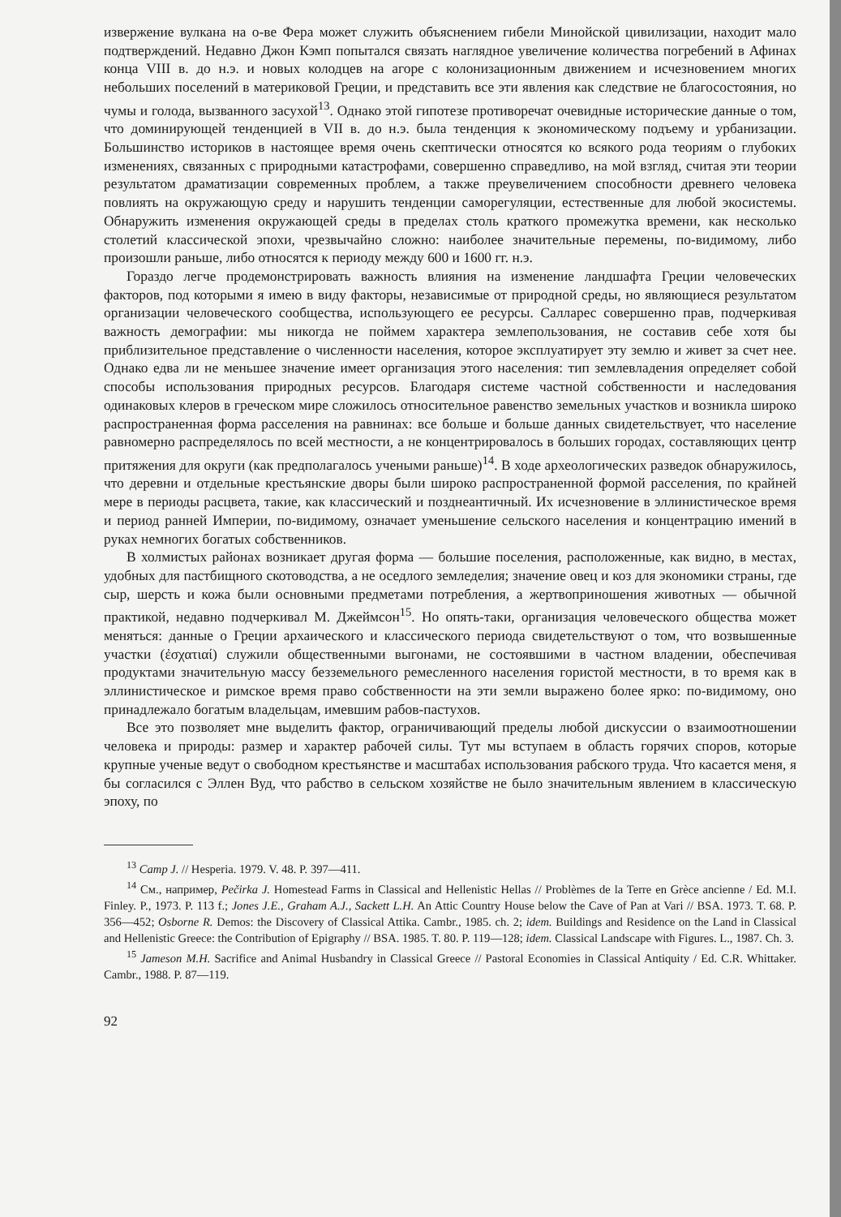извержение вулкана на о-ве Фера может служить объяснением гибели Минойской цивилизации, находит мало подтверждений. Недавно Джон Кэмп попытался связать наглядное увеличение количества погребений в Афинах конца VIII в. до н.э. и новых колодцев на агоре с колонизационным движением и исчезновением многих небольших поселений в материковой Греции, и представить все эти явления как следствие не благосостояния, но чумы и голода, вызванного засухой<sup>13</sup>. Однако этой гипотезе противоречат очевидные исторические данные о том, что доминирующей тенденцией в VII в. до н.э. была тенденция к экономическому подъему и урбанизации. Большинство историков в настоящее время очень скептически относятся ко всякого рода теориям о глубоких изменениях, связанных с природными катастрофами, совершенно справедливо, на мой взгляд, считая эти теории результатом драматизации современных проблем, а также преувеличением способности древнего человека повлиять на окружающую среду и нарушить тенденции саморегуляции, естественные для любой экосистемы. Обнаружить изменения окружающей среды в пределах столь краткого промежутка времени, как несколько столетий классической эпохи, чрезвычайно сложно: наиболее значительные перемены, по-видимому, либо произошли раньше, либо относятся к периоду между 600 и 1600 гг. н.э.
Гораздо легче продемонстрировать важность влияния на изменение ландшафта Греции человеческих факторов, под которыми я имею в виду факторы, независимые от природной среды, но являющиеся результатом организации человеческого сообщества, использующего ее ресурсы. Салларес совершенно прав, подчеркивая важность демографии: мы никогда не поймем характера землепользования, не составив себе хотя бы приблизительное представление о численности населения, которое эксплуатирует эту землю и живет за счет нее. Однако едва ли не меньшее значение имеет организация этого населения: тип землевладения определяет собой способы использования природных ресурсов. Благодаря системе частной собственности и наследования одинаковых клеров в греческом мире сложилось относительное равенство земельных участков и возникла широко распространенная форма расселения на равнинах: все больше и больше данных свидетельствует, что население равномерно распределялось по всей местности, а не концентрировалось в больших городах, составляющих центр притяжения для округи (как предполагалось учеными раньше)<sup>14</sup>. В ходе археологических разведок обнаружилось, что деревни и отдельные крестьянские дворы были широко распространенной формой расселения, по крайней мере в периоды расцвета, такие, как классический и позднеантичный. Их исчезновение в эллинистическое время и период ранней Империи, по-видимому, означает уменьшение сельского населения и концентрацию имений в руках немногих богатых собственников.
В холмистых районах возникает другая форма — большие поселения, расположенные, как видно, в местах, удобных для пастбищного скотоводства, а не оседлого земледелия; значение овец и коз для экономики страны, где сыр, шерсть и кожа были основными предметами потребления, а жертвоприношения животных — обычной практикой, недавно подчеркивал М. Джеймсон<sup>15</sup>. Но опять-таки, организация человеческого общества может меняться: данные о Греции архаического и классического периода свидетельствуют о том, что возвышенные участки (ἐσχατιαί) служили общественными выгонами, не состоявшими в частном владении, обеспечивая продуктами значительную массу безземельного ремесленного населения гористой местности, в то время как в эллинистическое и римское время право собственности на эти земли выражено более ярко: по-видимому, оно принадлежало богатым владельцам, имевшим рабов-пастухов.
Все это позволяет мне выделить фактор, ограничивающий пределы любой дискуссии о взаимоотношении человека и природы: размер и характер рабочей силы. Тут мы вступаем в область горячих споров, которые крупные ученые ведут о свободном крестьянстве и масштабах использования рабского труда. Что касается меня, я бы согласился с Эллен Вуд, что рабство в сельском хозяйстве не было значительным явлением в классическую эпоху, по
<sup>13</sup> Camp J. // Hesperia. 1979. V. 48. P. 397—411.
<sup>14</sup> См., например, Pečirka J. Homestead Farms in Classical and Hellenistic Hellas // Problèmes de la Terre en Grèce ancienne / Ed. M.I. Finley. P., 1973. P. 113 f.; Jones J.E., Graham A.J., Sackett L.H. An Attic Country House below the Cave of Pan at Vari // BSA. 1973. T. 68. P. 356—452; Osborne R. Demos: the Discovery of Classical Attika. Cambr., 1985. ch. 2; idem. Buildings and Residence on the Land in Classical and Hellenistic Greece: the Contribution of Epigraphy // BSA. 1985. T. 80. P. 119—128; idem. Classical Landscape with Figures. L., 1987. Ch. 3.
<sup>15</sup> Jameson M.H. Sacrifice and Animal Husbandry in Classical Greece // Pastoral Economies in Classical Antiquity / Ed. C.R. Whittaker. Cambr., 1988. P. 87—119.
92